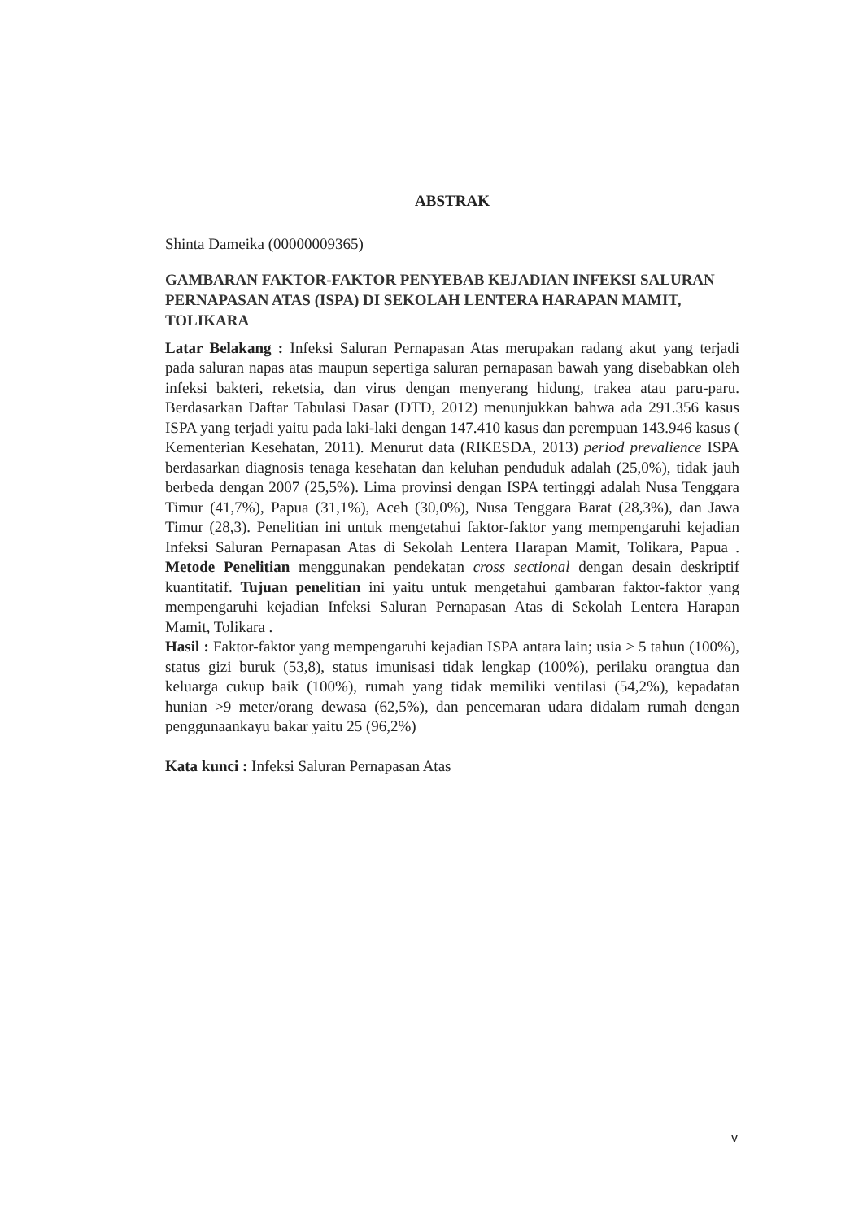ABSTRAK
Shinta Dameika (00000009365)
GAMBARAN FAKTOR-FAKTOR PENYEBAB KEJADIAN INFEKSI SALURAN PERNAPASAN ATAS (ISPA) DI SEKOLAH LENTERA HARAPAN MAMIT, TOLIKARA
Latar Belakang : Infeksi Saluran Pernapasan Atas merupakan radang akut yang terjadi pada saluran napas atas maupun sepertiga saluran pernapasan bawah yang disebabkan oleh infeksi bakteri, reketsia, dan virus dengan menyerang hidung, trakea atau paru-paru. Berdasarkan Daftar Tabulasi Dasar (DTD, 2012) menunjukkan bahwa ada 291.356 kasus ISPA yang terjadi yaitu pada laki-laki dengan 147.410 kasus dan perempuan 143.946 kasus ( Kementerian Kesehatan, 2011). Menurut data (RIKESDA, 2013) period prevalience ISPA berdasarkan diagnosis tenaga kesehatan dan keluhan penduduk adalah (25,0%), tidak jauh berbeda dengan 2007 (25,5%). Lima provinsi dengan ISPA tertinggi adalah Nusa Tenggara Timur (41,7%), Papua (31,1%), Aceh (30,0%), Nusa Tenggara Barat (28,3%), dan Jawa Timur (28,3). Penelitian ini untuk mengetahui faktor-faktor yang mempengaruhi kejadian Infeksi Saluran Pernapasan Atas di Sekolah Lentera Harapan Mamit, Tolikara, Papua . Metode Penelitian menggunakan pendekatan cross sectional dengan desain deskriptif kuantitatif. Tujuan penelitian ini yaitu untuk mengetahui gambaran faktor-faktor yang mempengaruhi kejadian Infeksi Saluran Pernapasan Atas di Sekolah Lentera Harapan Mamit, Tolikara .
Hasil : Faktor-faktor yang mempengaruhi kejadian ISPA antara lain; usia > 5 tahun (100%), status gizi buruk (53,8), status imunisasi tidak lengkap (100%), perilaku orangtua dan keluarga cukup baik (100%), rumah yang tidak memiliki ventilasi (54,2%), kepadatan hunian >9 meter/orang dewasa (62,5%), dan pencemaran udara didalam rumah dengan penggunaankayu bakar yaitu 25 (96,2%)
Kata kunci : Infeksi Saluran Pernapasan Atas
v